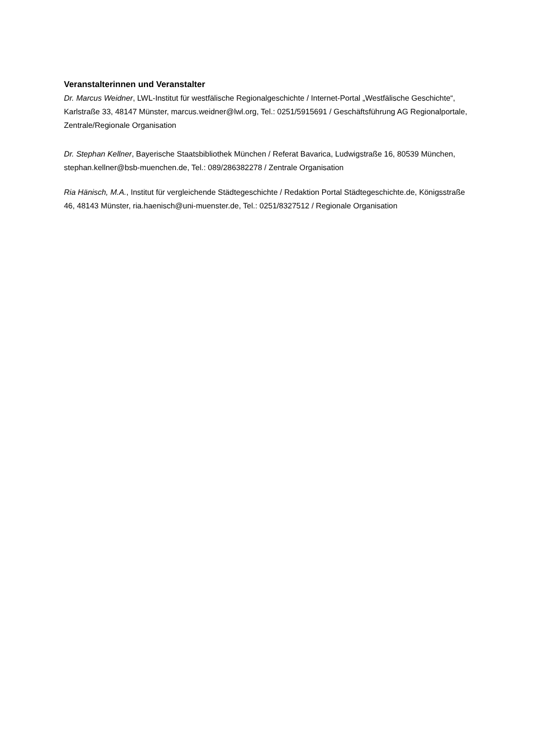Veranstalterinnen und Veranstalter
Dr. Marcus Weidner, LWL-Institut für westfälische Regionalgeschichte / Internet-Portal „Westfälische Geschichte“, Karlstraße 33, 48147 Münster, marcus.weidner@lwl.org, Tel.: 0251/5915691 / Geschäftsführung AG Regionalportale, Zentrale/Regionale Organisation
Dr. Stephan Kellner, Bayerische Staatsbibliothek München / Referat Bavarica, Ludwigstraße 16, 80539 München, stephan.kellner@bsb-muenchen.de, Tel.: 089/286382278 / Zentrale Organisation
Ria Hänisch, M.A., Institut für vergleichende Städtegeschichte / Redaktion Portal Städtegeschichte.de, Königsstraße 46, 48143 Münster, ria.haenisch@uni-muenster.de, Tel.: 0251/8327512 / Regionale Organisation